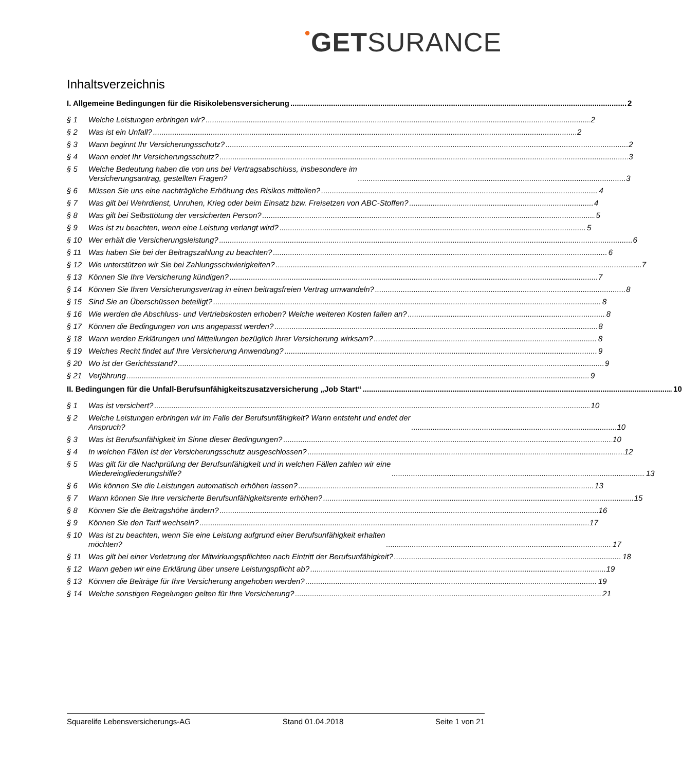●GETSURANCE
Inhaltsverzeichnis
I. Allgemeine Bedingungen für die Risikolebensversicherung 2
§ 1 Welche Leistungen erbringen wir? 2
§ 2 Was ist ein Unfall? 2
§ 3 Wann beginnt Ihr Versicherungsschutz? 2
§ 4 Wann endet Ihr Versicherungsschutz? 3
§ 5 Welche Bedeutung haben die von uns bei Vertragsabschluss, insbesondere im
Versicherungsantrag, gestellten Fragen? 3
§ 6 Müssen Sie uns eine nachträgliche Erhöhung des Risikos mitteilen? 4
§ 7 Was gilt bei Wehrdienst, Unruhen, Krieg oder beim Einsatz bzw. Freisetzen von ABC-Stoffen? 4
§ 8 Was gilt bei Selbsttötung der versicherten Person? 5
§ 9 Was ist zu beachten, wenn eine Leistung verlangt wird? 5
§ 10 Wer erhält die Versicherungsleistung? 6
§ 11 Was haben Sie bei der Beitragszahlung zu beachten? 6
§ 12 Wie unterstützen wir Sie bei Zahlungsschwierigkeiten? 7
§ 13 Können Sie Ihre Versicherung kündigen? 7
§ 14 Können Sie Ihren Versicherungsvertrag in einen beitragsfreien Vertrag umwandeln? 8
§ 15 Sind Sie an Überschüssen beteiligt? 8
§ 16 Wie werden die Abschluss- und Vertriebskosten erhoben? Welche weiteren Kosten fallen an? 8
§ 17 Können die Bedingungen von uns angepasst werden? 8
§ 18 Wann werden Erklärungen und Mitteilungen bezüglich Ihrer Versicherung wirksam? 8
§ 19 Welches Recht findet auf Ihre Versicherung Anwendung? 9
§ 20 Wo ist der Gerichtsstand? 9
§ 21 Verjährung 9
II. Bedingungen für die Unfall-Berufsunfähigkeitszusatzversicherung „Job Start“ 10
§ 1 Was ist versichert? 10
§ 2 Welche Leistungen erbringen wir im Falle der Berufsunfähigkeit? Wann entsteht und endet der
Anspruch? 10
§ 3 Was ist Berufsunfähigkeit im Sinne dieser Bedingungen? 10
§ 4 In welchen Fällen ist der Versicherungsschutz ausgeschlossen? 12
§ 5 Was gilt für die Nachprüfung der Berufsunfähigkeit und in welchen Fällen zahlen wir eine
Wiedereingliederungshilfe? 13
§ 6 Wie können Sie die Leistungen automatisch erhöhen lassen? 13
§ 7 Wann können Sie Ihre versicherte Berufsunfähigkeitsrente erhöhen? 15
§ 8 Können Sie die Beitragshöhe ändern? 16
§ 9 Können Sie den Tarif wechseln? 17
§ 10 Was ist zu beachten, wenn Sie eine Leistung aufgrund einer Berufsunfähigkeit erhalten
möchten? 17
§ 11 Was gilt bei einer Verletzung der Mitwirkungspflichten nach Eintritt der Berufsunfähigkeit? 18
§ 12 Wann geben wir eine Erklärung über unsere Leistungspflicht ab? 19
§ 13 Können die Beiträge für Ihre Versicherung angehoben werden? 19
§ 14 Welche sonstigen Regelungen gelten für Ihre Versicherung? 21
Squarelife Lebensversicherungs-AG Stand 01.04.2018 Seite 1 von 21